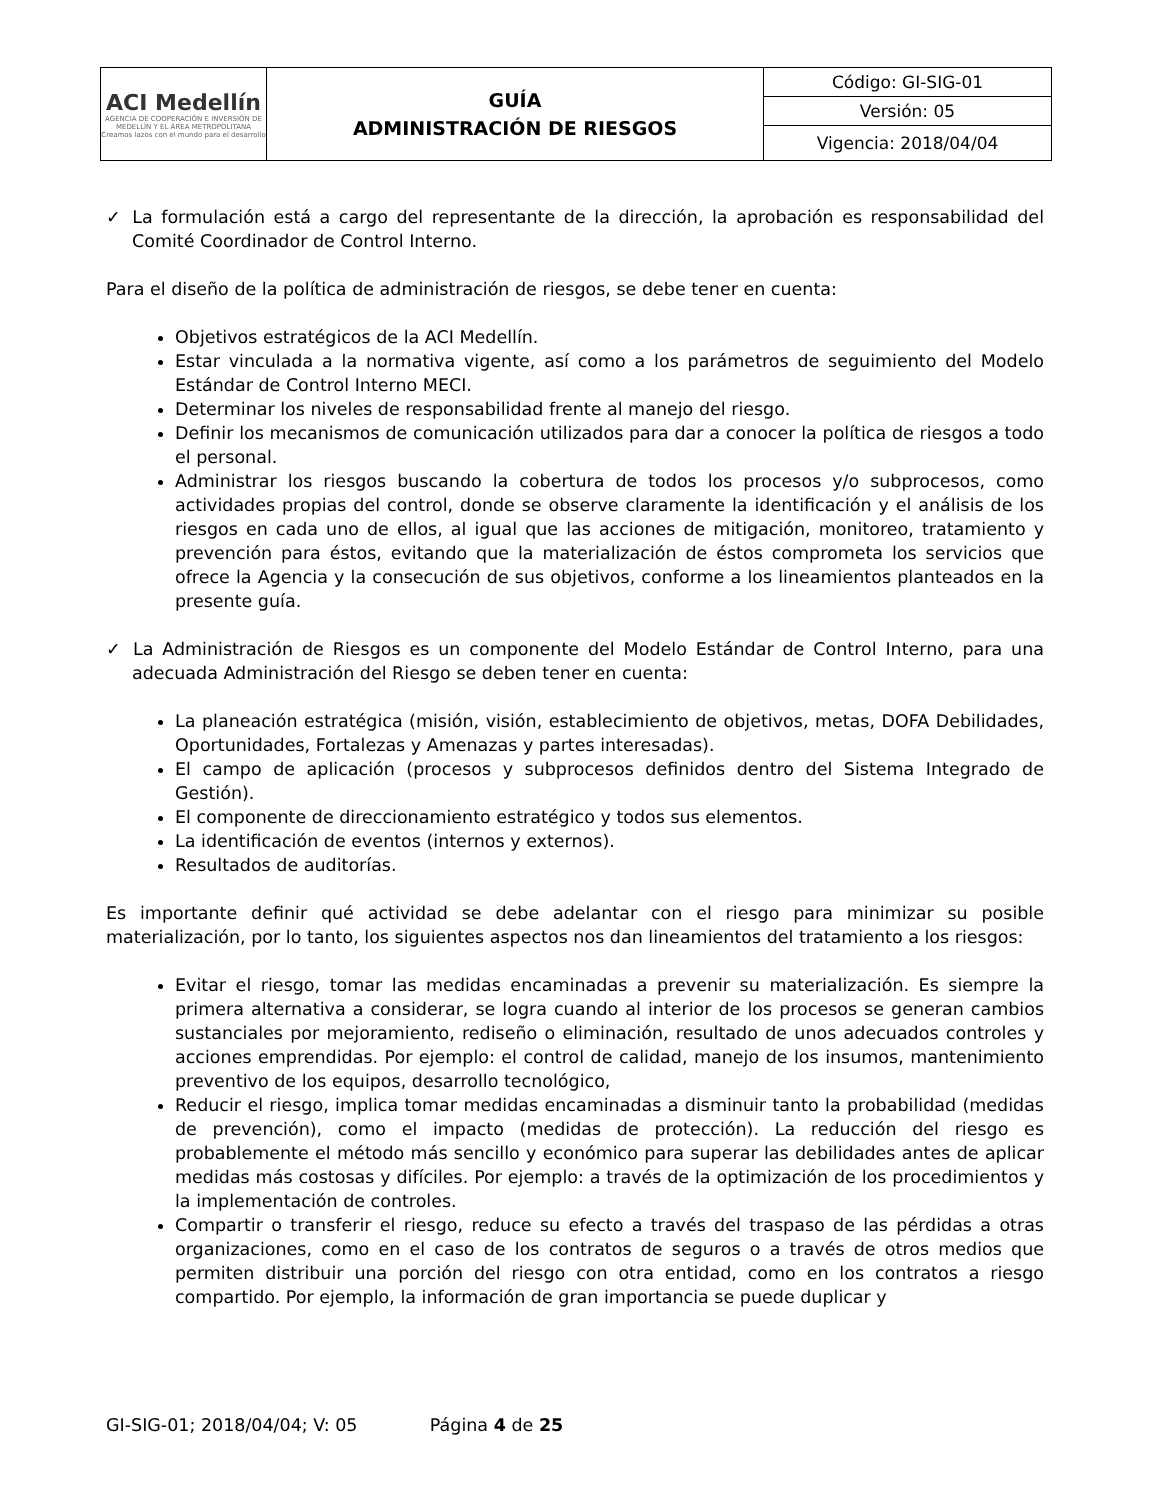| ACI Medellín AGENCIA DE COOPERACIÓN E INVERSIÓN DE MEDELLÍN Y EL ÁREA METROPOLITANA Creamos lazos con el mundo para el desarrollo | GUÍA ADMINISTRACIÓN DE RIESGOS | Código: GI-SIG-01 |
| | | Versión: 05 |
| | | Vigencia: 2018/04/04 |
✓ La formulación está a cargo del representante de la dirección, la aprobación es responsabilidad del Comité Coordinador de Control Interno.
Para el diseño de la política de administración de riesgos, se debe tener en cuenta:
Objetivos estratégicos de la ACI Medellín.
Estar vinculada a la normativa vigente, así como a los parámetros de seguimiento del Modelo Estándar de Control Interno MECI.
Determinar los niveles de responsabilidad frente al manejo del riesgo.
Definir los mecanismos de comunicación utilizados para dar a conocer la política de riesgos a todo el personal.
Administrar los riesgos buscando la cobertura de todos los procesos y/o subprocesos, como actividades propias del control, donde se observe claramente la identificación y el análisis de los riesgos en cada uno de ellos, al igual que las acciones de mitigación, monitoreo, tratamiento y prevención para éstos, evitando que la materialización de éstos comprometa los servicios que ofrece la Agencia y la consecución de sus objetivos, conforme a los lineamientos planteados en la presente guía.
✓ La Administración de Riesgos es un componente del Modelo Estándar de Control Interno, para una adecuada Administración del Riesgo se deben tener en cuenta:
La planeación estratégica (misión, visión, establecimiento de objetivos, metas, DOFA Debilidades, Oportunidades, Fortalezas y Amenazas y partes interesadas).
El campo de aplicación (procesos y subprocesos definidos dentro del Sistema Integrado de Gestión).
El componente de direccionamiento estratégico y todos sus elementos.
La identificación de eventos (internos y externos).
Resultados de auditorías.
Es importante definir qué actividad se debe adelantar con el riesgo para minimizar su posible materialización, por lo tanto, los siguientes aspectos nos dan lineamientos del tratamiento a los riesgos:
Evitar el riesgo, tomar las medidas encaminadas a prevenir su materialización. Es siempre la primera alternativa a considerar, se logra cuando al interior de los procesos se generan cambios sustanciales por mejoramiento, rediseño o eliminación, resultado de unos adecuados controles y acciones emprendidas. Por ejemplo: el control de calidad, manejo de los insumos, mantenimiento preventivo de los equipos, desarrollo tecnológico,
Reducir el riesgo, implica tomar medidas encaminadas a disminuir tanto la probabilidad (medidas de prevención), como el impacto (medidas de protección). La reducción del riesgo es probablemente el método más sencillo y económico para superar las debilidades antes de aplicar medidas más costosas y difíciles. Por ejemplo: a través de la optimización de los procedimientos y la implementación de controles.
Compartir o transferir el riesgo, reduce su efecto a través del traspaso de las pérdidas a otras organizaciones, como en el caso de los contratos de seguros o a través de otros medios que permiten distribuir una porción del riesgo con otra entidad, como en los contratos a riesgo compartido. Por ejemplo, la información de gran importancia se puede duplicar y
GI-SIG-01; 2018/04/04; V: 05 Página 4 de 25